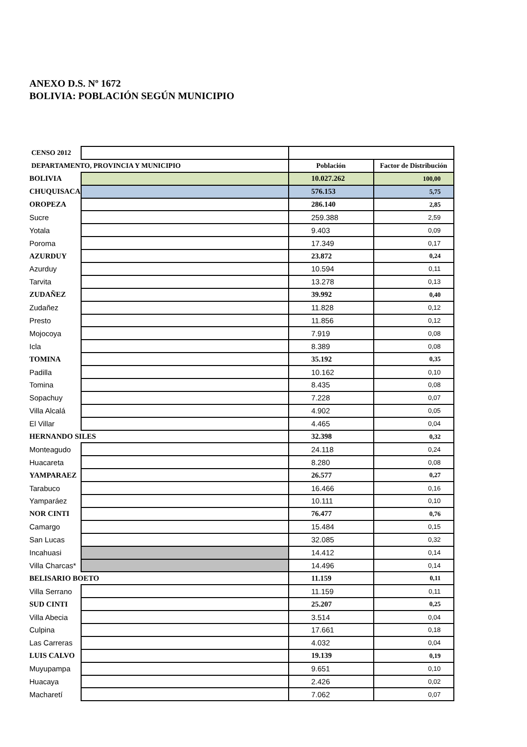ANEXO D.S. Nº 1672
BOLIVIA: POBLACIÓN SEGÚN MUNICIPIO
| CENSO 2012 | | | |
| --- | --- | --- | --- |
| DEPARTAMENTO, PROVINCIA Y MUNICIPIO | | Población | Factor de Distribución |
| BOLIVIA | | 10.027.262 | 100,00 |
| CHUQUISACA | | 576.153 | 5,75 |
| OROPEZA | | 286.140 | 2,85 |
| Sucre | | 259.388 | 2,59 |
| Yotala | | 9.403 | 0,09 |
| Poroma | | 17.349 | 0,17 |
| AZURDUY | | 23.872 | 0,24 |
| Azurduy | | 10.594 | 0,11 |
| Tarvita | | 13.278 | 0,13 |
| ZUDAÑEZ | | 39.992 | 0,40 |
| Zudañez | | 11.828 | 0,12 |
| Presto | | 11.856 | 0,12 |
| Mojocoya | | 7.919 | 0,08 |
| Icla | | 8.389 | 0,08 |
| TOMINA | | 35.192 | 0,35 |
| Padilla | | 10.162 | 0,10 |
| Tomina | | 8.435 | 0,08 |
| Sopachuy | | 7.228 | 0,07 |
| Villa Alcalá | | 4.902 | 0,05 |
| El Villar | | 4.465 | 0,04 |
| HERNANDO SILES | | 32.398 | 0,32 |
| Monteagudo | | 24.118 | 0,24 |
| Huacareta | | 8.280 | 0,08 |
| YAMPARAEZ | | 26.577 | 0,27 |
| Tarabuco | | 16.466 | 0,16 |
| Yamparáez | | 10.111 | 0,10 |
| NOR CINTI | | 76.477 | 0,76 |
| Camargo | | 15.484 | 0,15 |
| San Lucas | | 32.085 | 0,32 |
| Incahuasi | | 14.412 | 0,14 |
| Villa Charcas* | | 14.496 | 0,14 |
| BELISARIO BOETO | | 11.159 | 0,11 |
| Villa Serrano | | 11.159 | 0,11 |
| SUD CINTI | | 25.207 | 0,25 |
| Villa Abecia | | 3.514 | 0,04 |
| Culpina | | 17.661 | 0,18 |
| Las Carreras | | 4.032 | 0,04 |
| LUIS CALVO | | 19.139 | 0,19 |
| Muyupampa | | 9.651 | 0,10 |
| Huacaya | | 2.426 | 0,02 |
| Macharetí | | 7.062 | 0,07 |